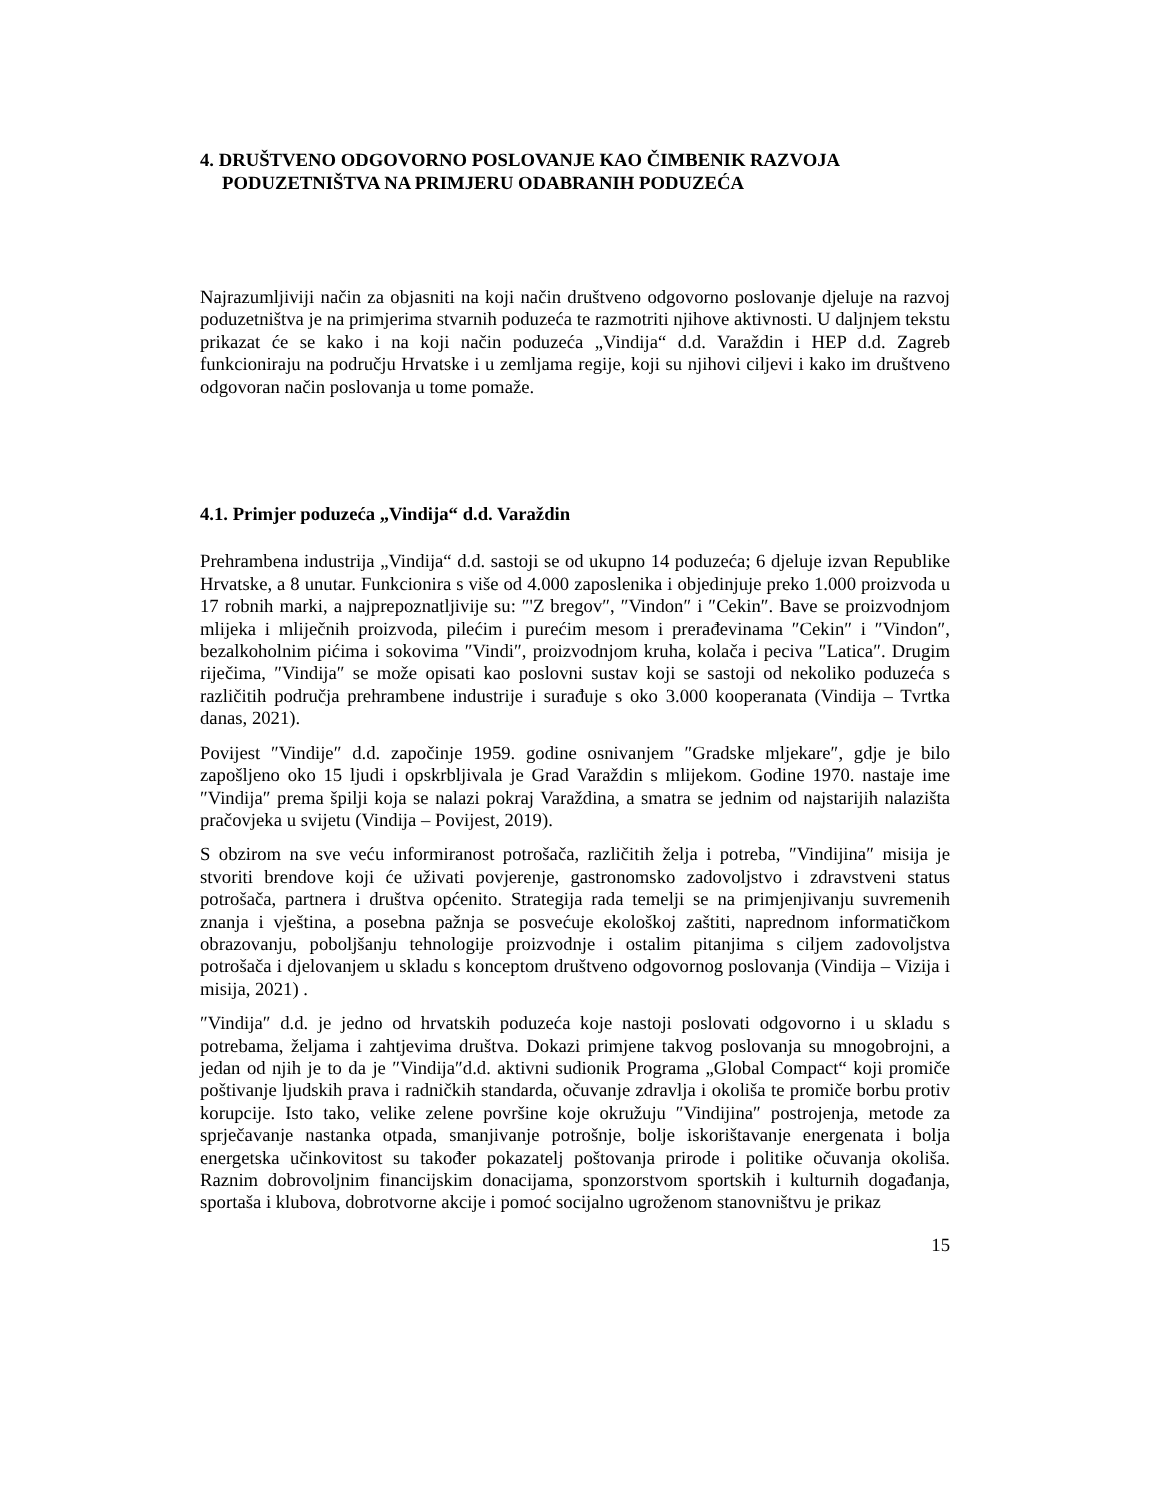4. DRUŠTVENO ODGOVORNO POSLOVANJE KAO ČIMBENIK RAZVOJA PODUZETNIŠTVA NA PRIMJERU ODABRANIH PODUZEĆA
Najrazumljiviji način za objasniti na koji način društveno odgovorno poslovanje djeluje na razvoj poduzetništva je na primjerima stvarnih poduzeća te razmotriti njihove aktivnosti. U daljnjem tekstu prikazat će se kako i na koji način poduzeća „Vindija“ d.d. Varaždin i HEP d.d. Zagreb funkcioniraju na području Hrvatske i u zemljama regije, koji su njihovi ciljevi i kako im društveno odgovoran način poslovanja u tome pomaže.
4.1. Primjer poduzeća „Vindija“ d.d. Varaždin
Prehrambena industrija „Vindija“ d.d. sastoji se od ukupno 14 poduzeća; 6 djeluje izvan Republike Hrvatske, a 8 unutar. Funkcionira s više od 4.000 zaposlenika i objedinjuje preko 1.000 proizvoda u 17 robnih marki, a najprepoznatljivije su: ″'Z bregov″, ″Vindon″ i ″Cekin″. Bave se proizvodnjom mlijeka i mliječnih proizvoda, pilećim i purećim mesom i prerađevinama ″Cekin″ i ″Vindon″, bezalkoholnim pićima i sokovima ″Vindi″, proizvodnjom kruha, kolača i peciva ″Latica″. Drugim riječima, ″Vindija″ se može opisati kao poslovni sustav koji se sastoji od nekoliko poduzeća s različitih područja prehrambene industrije i surađuje s oko 3.000 kooperanata (Vindija – Tvrtka danas, 2021).
Povijest ″Vindije″ d.d. započinje 1959. godine osnivanjem ″Gradske mljekare″, gdje je bilo zapošljeno oko 15 ljudi i opskrbljivala je Grad Varaždin s mlijekom. Godine 1970. nastaje ime ″Vindija″ prema špilji koja se nalazi pokraj Varaždina, a smatra se jednim od najstarijih nalazišta pračovjeka u svijetu (Vindija – Povijest, 2019).
S obzirom na sve veću informiranost potrošača, različitih želja i potreba, ″Vindijina″ misija je stvoriti brendove koji će uživati povjerenje, gastronomsko zadovoljstvo i zdravstveni status potrošača, partnera i društva općenito. Strategija rada temelji se na primjenjivanju suvremenih znanja i vještina, a posebna pažnja se posvećuje ekološkoj zaštiti, naprednom informatičkom obrazovanju, poboljšanju tehnologije proizvodnje i ostalim pitanjima s ciljem zadovoljstva potrošača i djelovanjem u skladu s konceptom društveno odgovornog poslovanja (Vindija – Vizija i misija, 2021) .
″Vindija″ d.d. je jedno od hrvatskih poduzeća koje nastoji poslovati odgovorno i u skladu s potrebama, željama i zahtjevima društva. Dokazi primjene takvog poslovanja su mnogobrojni, a jedan od njih je to da je ″Vindija″d.d. aktivni sudionik Programa „Global Compact“ koji promiče poštivanje ljudskih prava i radničkih standarda, očuvanje zdravlja i okoliša te promiče borbu protiv korupcije. Isto tako, velike zelene površine koje okružuju ″Vindijina″ postrojenja, metode za sprječavanje nastanka otpada, smanjivanje potrošnje, bolje iskorištavanje energenata i bolja energetska učinkovitost su također pokazatelj poštovanja prirode i politike očuvanja okoliša. Raznim dobrovoljnim financijskim donacijama, sponzorstvom sportskih i kulturnih događanja, sportaša i klubova, dobrotvorne akcije i pomoć socijalno ugroženom stanovništvu je prikaz
15